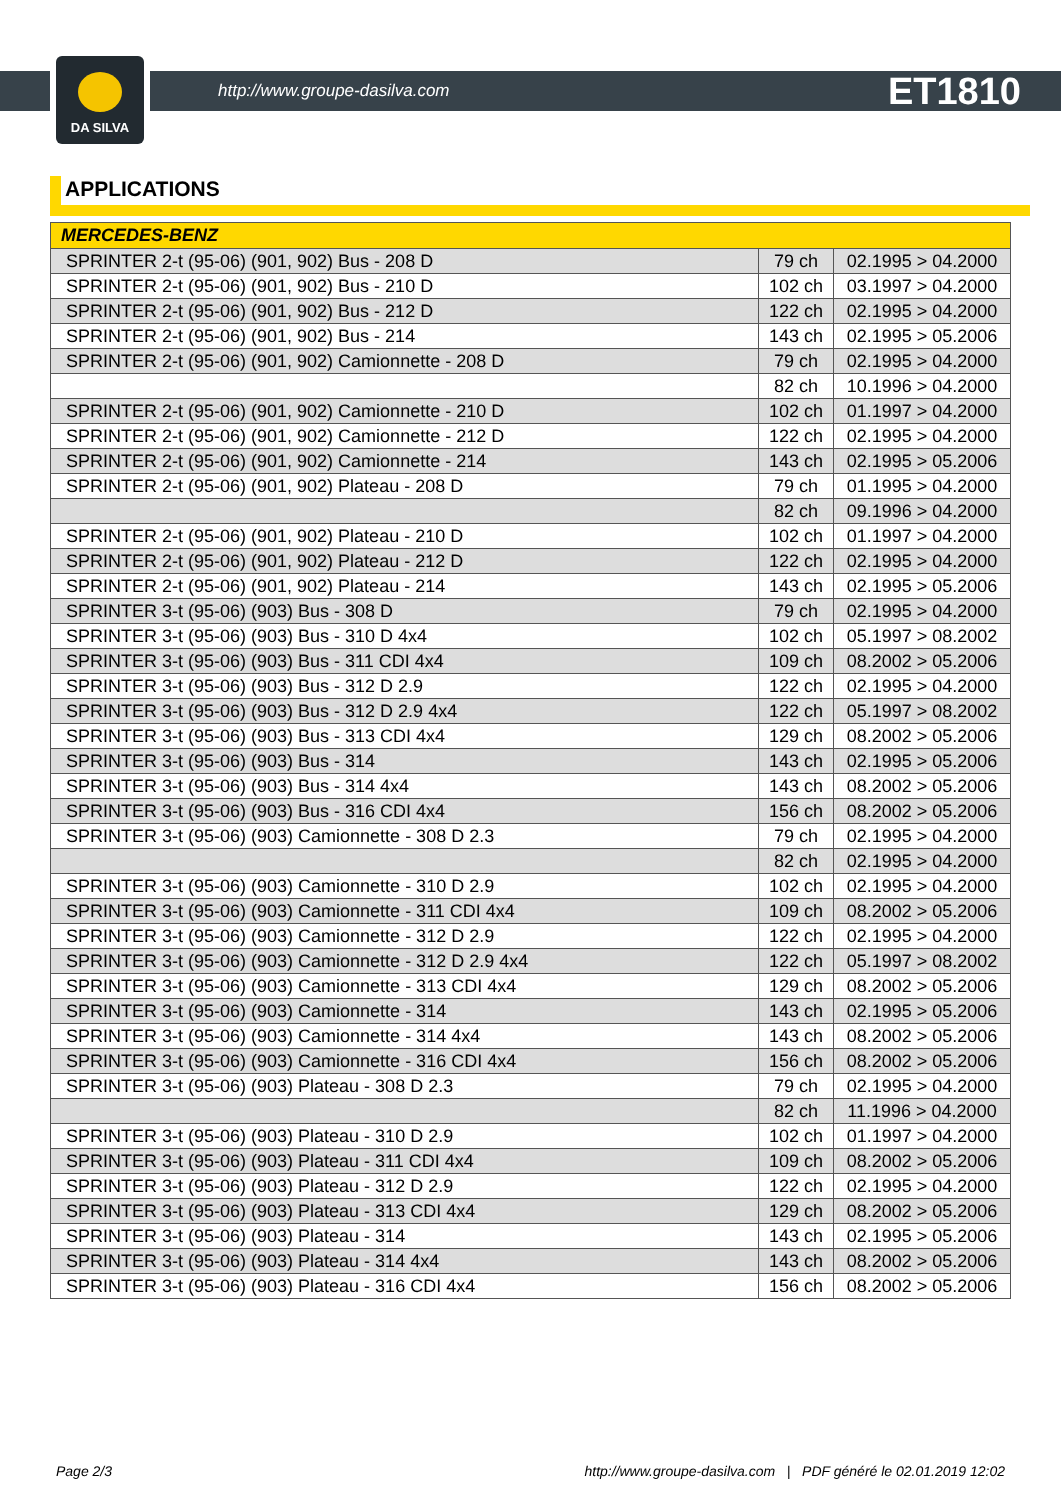DA SILVA
http://www.groupe-dasilva.com ET1810
APPLICATIONS
| MERCEDES-BENZ | | |
| --- | --- | --- |
| SPRINTER 2-t (95-06) (901, 902) Bus - 208 D | 79 ch | 02.1995 > 04.2000 |
| SPRINTER 2-t (95-06) (901, 902) Bus - 210 D | 102 ch | 03.1997 > 04.2000 |
| SPRINTER 2-t (95-06) (901, 902) Bus - 212 D | 122 ch | 02.1995 > 04.2000 |
| SPRINTER 2-t (95-06) (901, 902) Bus - 214 | 143 ch | 02.1995 > 05.2006 |
| SPRINTER 2-t (95-06) (901, 902) Camionnette - 208 D | 79 ch | 02.1995 > 04.2000 |
| | 82 ch | 10.1996 > 04.2000 |
| SPRINTER 2-t (95-06) (901, 902) Camionnette - 210 D | 102 ch | 01.1997 > 04.2000 |
| SPRINTER 2-t (95-06) (901, 902) Camionnette - 212 D | 122 ch | 02.1995 > 04.2000 |
| SPRINTER 2-t (95-06) (901, 902) Camionnette - 214 | 143 ch | 02.1995 > 05.2006 |
| SPRINTER 2-t (95-06) (901, 902) Plateau - 208 D | 79 ch | 01.1995 > 04.2000 |
| | 82 ch | 09.1996 > 04.2000 |
| SPRINTER 2-t (95-06) (901, 902) Plateau - 210 D | 102 ch | 01.1997 > 04.2000 |
| SPRINTER 2-t (95-06) (901, 902) Plateau - 212 D | 122 ch | 02.1995 > 04.2000 |
| SPRINTER 2-t (95-06) (901, 902) Plateau - 214 | 143 ch | 02.1995 > 05.2006 |
| SPRINTER 3-t (95-06) (903) Bus - 308 D | 79 ch | 02.1995 > 04.2000 |
| SPRINTER 3-t (95-06) (903) Bus - 310 D 4x4 | 102 ch | 05.1997 > 08.2002 |
| SPRINTER 3-t (95-06) (903) Bus - 311 CDI 4x4 | 109 ch | 08.2002 > 05.2006 |
| SPRINTER 3-t (95-06) (903) Bus - 312 D 2.9 | 122 ch | 02.1995 > 04.2000 |
| SPRINTER 3-t (95-06) (903) Bus - 312 D 2.9 4x4 | 122 ch | 05.1997 > 08.2002 |
| SPRINTER 3-t (95-06) (903) Bus - 313 CDI 4x4 | 129 ch | 08.2002 > 05.2006 |
| SPRINTER 3-t (95-06) (903) Bus - 314 | 143 ch | 02.1995 > 05.2006 |
| SPRINTER 3-t (95-06) (903) Bus - 314 4x4 | 143 ch | 08.2002 > 05.2006 |
| SPRINTER 3-t (95-06) (903) Bus - 316 CDI 4x4 | 156 ch | 08.2002 > 05.2006 |
| SPRINTER 3-t (95-06) (903) Camionnette - 308 D 2.3 | 79 ch | 02.1995 > 04.2000 |
| | 82 ch | 02.1995 > 04.2000 |
| SPRINTER 3-t (95-06) (903) Camionnette - 310 D 2.9 | 102 ch | 02.1995 > 04.2000 |
| SPRINTER 3-t (95-06) (903) Camionnette - 311 CDI 4x4 | 109 ch | 08.2002 > 05.2006 |
| SPRINTER 3-t (95-06) (903) Camionnette - 312 D 2.9 | 122 ch | 02.1995 > 04.2000 |
| SPRINTER 3-t (95-06) (903) Camionnette - 312 D 2.9 4x4 | 122 ch | 05.1997 > 08.2002 |
| SPRINTER 3-t (95-06) (903) Camionnette - 313 CDI 4x4 | 129 ch | 08.2002 > 05.2006 |
| SPRINTER 3-t (95-06) (903) Camionnette - 314 | 143 ch | 02.1995 > 05.2006 |
| SPRINTER 3-t (95-06) (903) Camionnette - 314 4x4 | 143 ch | 08.2002 > 05.2006 |
| SPRINTER 3-t (95-06) (903) Camionnette - 316 CDI 4x4 | 156 ch | 08.2002 > 05.2006 |
| SPRINTER 3-t (95-06) (903) Plateau - 308 D 2.3 | 79 ch | 02.1995 > 04.2000 |
| | 82 ch | 11.1996 > 04.2000 |
| SPRINTER 3-t (95-06) (903) Plateau - 310 D 2.9 | 102 ch | 01.1997 > 04.2000 |
| SPRINTER 3-t (95-06) (903) Plateau - 311 CDI 4x4 | 109 ch | 08.2002 > 05.2006 |
| SPRINTER 3-t (95-06) (903) Plateau - 312 D 2.9 | 122 ch | 02.1995 > 04.2000 |
| SPRINTER 3-t (95-06) (903) Plateau - 313 CDI 4x4 | 129 ch | 08.2002 > 05.2006 |
| SPRINTER 3-t (95-06) (903) Plateau - 314 | 143 ch | 02.1995 > 05.2006 |
| SPRINTER 3-t (95-06) (903) Plateau - 314 4x4 | 143 ch | 08.2002 > 05.2006 |
| SPRINTER 3-t (95-06) (903) Plateau - 316 CDI 4x4 | 156 ch | 08.2002 > 05.2006 |
Page 2/3 http://www.groupe-dasilva.com | PDF généré le 02.01.2019 12:02